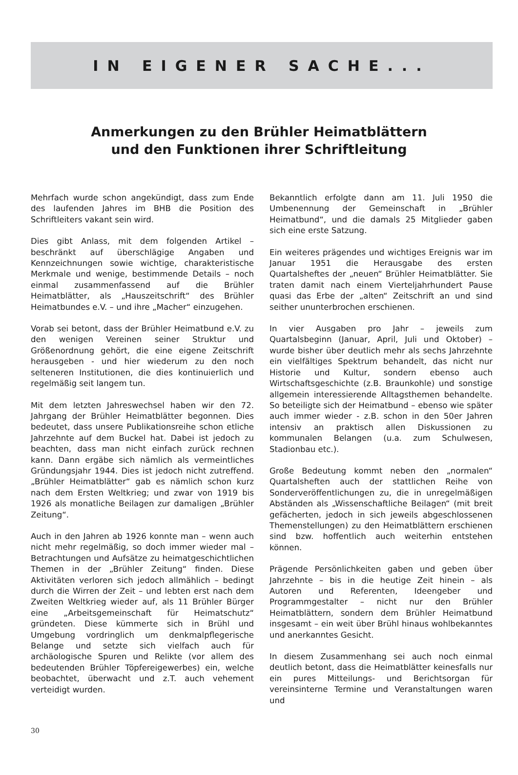IN EIGENER SACHE...
Anmerkungen zu den Brühler Heimatblättern
und den Funktionen ihrer Schriftleitung
Mehrfach wurde schon angekündigt, dass zum Ende des laufenden Jahres im BHB die Position des Schriftleiters vakant sein wird.
Dies gibt Anlass, mit dem folgenden Artikel – beschränkt auf überschlägige Angaben und Kennzeichnungen sowie wichtige, charakteristische Merkmale und wenige, bestimmende Details – noch einmal zusammenfassend auf die Brühler Heimatblätter, als „Hauszeitschrift“ des Brühler Heimatbundes e.V. – und ihre „Macher“ einzugehen.
Vorab sei betont, dass der Brühler Heimatbund e.V. zu den wenigen Vereinen seiner Struktur und Größenordnung gehört, die eine eigene Zeitschrift herausgeben - und hier wiederum zu den noch selteneren Institutionen, die dies kontinuierlich und regelmäßig seit langem tun.
Mit dem letzten Jahreswechsel haben wir den 72. Jahrgang der Brühler Heimatblätter begonnen. Dies bedeutet, dass unsere Publikationsreihe schon etliche Jahrzehnte auf dem Buckel hat. Dabei ist jedoch zu beachten, dass man nicht einfach zurück rechnen kann. Dann ergäbe sich nämlich als vermeintliches Gründungsjahr 1944. Dies ist jedoch nicht zutreffend. „Brühler Heimatblätter“ gab es nämlich schon kurz nach dem Ersten Weltkrieg; und zwar von 1919 bis 1926 als monatliche Beilagen zur damaligen „Brühler Zeitung“.
Auch in den Jahren ab 1926 konnte man – wenn auch nicht mehr regelmäßig, so doch immer wieder mal – Betrachtungen und Aufsätze zu heimatgeschichtlichen Themen in der „Brühler Zeitung“ finden. Diese Aktivitäten verloren sich jedoch allmählich – bedingt durch die Wirren der Zeit – und lebten erst nach dem Zweiten Weltkrieg wieder auf, als 11 Brühler Bürger eine „Arbeitsgemeinschaft für Heimatschutz“ gründeten. Diese kümmerte sich in Brühl und Umgebung vordringlich um denkmalpflegerische Belange und setzte sich vielfach auch für archäologische Spuren und Relikte (vor allem des bedeutenden Brühler Töpfereigewerbes) ein, welche beobachtet, überwacht und z.T. auch vehement verteidigt wurden.
Bekanntlich erfolgte dann am 11. Juli 1950 die Umbenennung der Gemeinschaft in „Brühler Heimatbund“, und die damals 25 Mitglieder gaben sich eine erste Satzung.
Ein weiteres prägendes und wichtiges Ereignis war im Januar 1951 die Herausgabe des ersten Quartalsheftes der „neuen“ Brühler Heimatblätter. Sie traten damit nach einem Vierteljahrhundert Pause quasi das Erbe der „alten“ Zeitschrift an und sind seither ununterbrochen erschienen.
In vier Ausgaben pro Jahr – jeweils zum Quartalsbeginn (Januar, April, Juli und Oktober) – wurde bisher über deutlich mehr als sechs Jahrzehnte ein vielfältiges Spektrum behandelt, das nicht nur Historie und Kultur, sondern ebenso auch Wirtschaftsgeschichte (z.B. Braunkohle) und sonstige allgemein interessierende Alltagsthemen behandelte. So beteiligte sich der Heimatbund – ebenso wie später auch immer wieder - z.B. schon in den 50er Jahren intensiv an praktisch allen Diskussionen zu kommunalen Belangen (u.a. zum Schulwesen, Stadionbau etc.).
Große Bedeutung kommt neben den „normalen“ Quartalsheften auch der stattlichen Reihe von Sonderveröffentlichungen zu, die in unregelmäßigen Abständen als „Wissenschaftliche Beilagen“ (mit breit gefächerten, jedoch in sich jeweils abgeschlossenen Themenstellungen) zu den Heimatblättern erschienen sind bzw. hoffentlich auch weiterhin entstehen können.
Prägende Persönlichkeiten gaben und geben über Jahrzehnte – bis in die heutige Zeit hinein – als Autoren und Referenten, Ideengeber und Programmgestalter – nicht nur den Brühler Heimatblättern, sondern dem Brühler Heimatbund insgesamt – ein weit über Brühl hinaus wohlbekanntes und anerkanntes Gesicht.
In diesem Zusammenhang sei auch noch einmal deutlich betont, dass die Heimatblätter keinesfalls nur ein pures Mitteilungs- und Berichtsorgan für vereinsinterne Termine und Veranstaltungen waren und
30